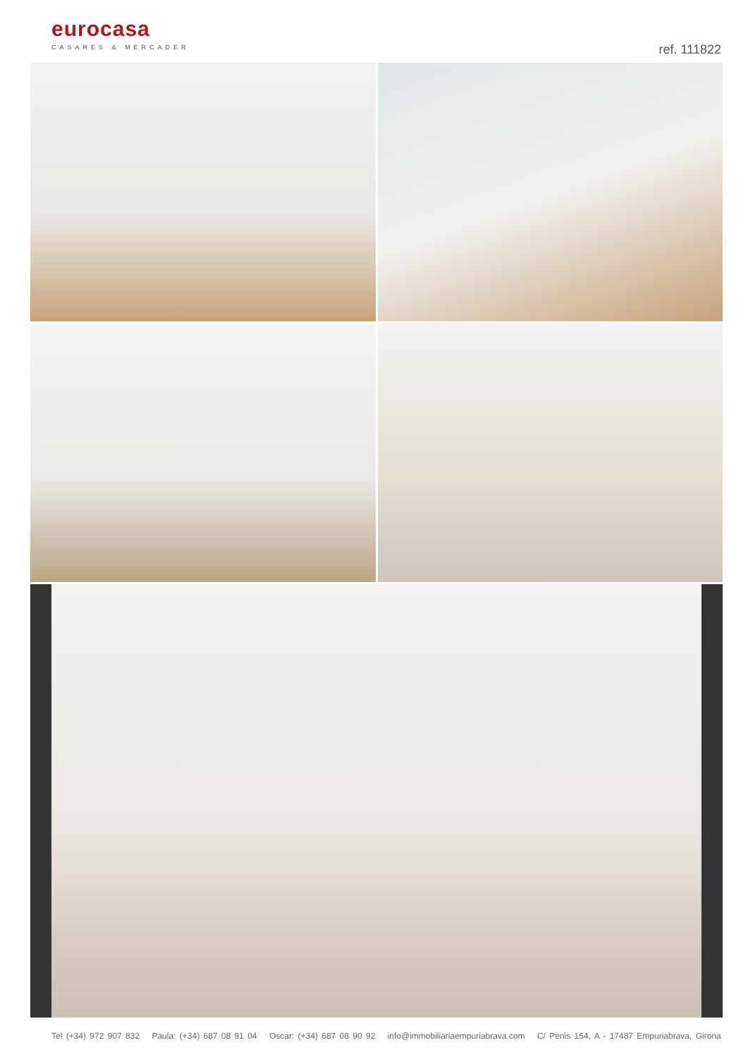eurocasa
CASARES & MERCADER
ref. 111822
Tel (+34) 972 907 832 Paula: (+34) 687 08 91 04 Oscar: (+34) 687 08 90 92 info@immobiliariaempuriabrava.com C/ Penis 154, A - 17487 Empuriabrava, Girona